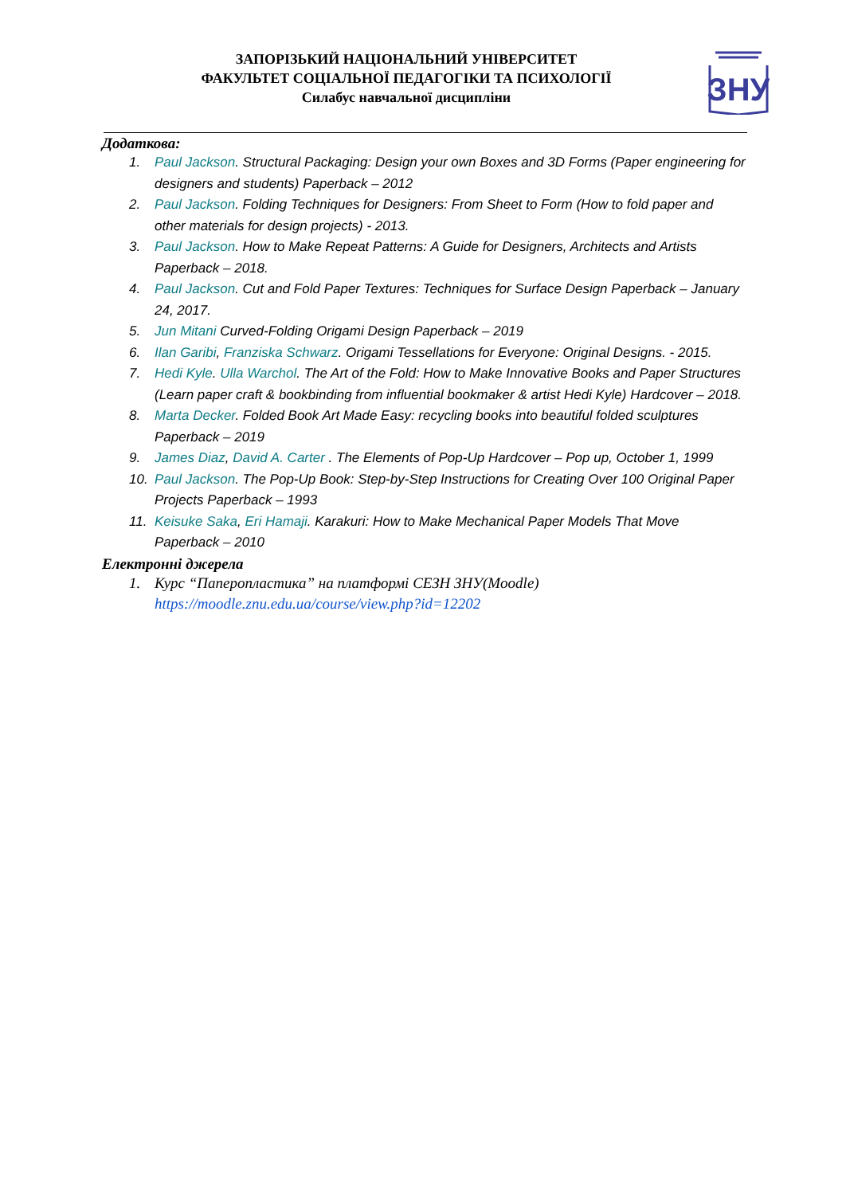ЗАПОРІЗЬКИЙ НАЦІОНАЛЬНИЙ УНІВЕРСИТЕТ
ФАКУЛЬТЕТ СОЦІАЛЬНОЇ ПЕДАГОГІКИ ТА ПСИХОЛОГІЇ
Силабус навчальної дисципліни
ЗНУ
Додаткова:
1. Paul Jackson. Structural Packaging: Design your own Boxes and 3D Forms (Paper engineering for designers and students) Paperback – 2012
2. Paul Jackson. Folding Techniques for Designers: From Sheet to Form (How to fold paper and other materials for design projects) - 2013.
3. Paul Jackson. How to Make Repeat Patterns: A Guide for Designers, Architects and Artists Paperback – 2018.
4. Paul Jackson. Cut and Fold Paper Textures: Techniques for Surface Design Paperback – January 24, 2017.
5. Jun Mitani Curved-Folding Origami Design Paperback – 2019
6. Ilan Garibi, Franziska Schwarz. Origami Tessellations for Everyone: Original Designs. - 2015.
7. Hedi Kyle. Ulla Warchol. The Art of the Fold: How to Make Innovative Books and Paper Structures (Learn paper craft & bookbinding from influential bookmaker & artist Hedi Kyle) Hardcover – 2018.
8. Marta Decker. Folded Book Art Made Easy: recycling books into beautiful folded sculptures Paperback – 2019
9. James Diaz, David A. Carter . The Elements of Pop-Up Hardcover – Pop up, October 1, 1999
10. Paul Jackson. The Pop-Up Book: Step-by-Step Instructions for Creating Over 100 Original Paper Projects Paperback – 1993
11. Keisuke Saka, Eri Hamaji. Karakuri: How to Make Mechanical Paper Models That Move Paperback – 2010
Електронні джерела
1. Курс “Паперопластика” на платформі СЕЗН ЗНУ(Moodle)
https://moodle.znu.edu.ua/course/view.php?id=12202